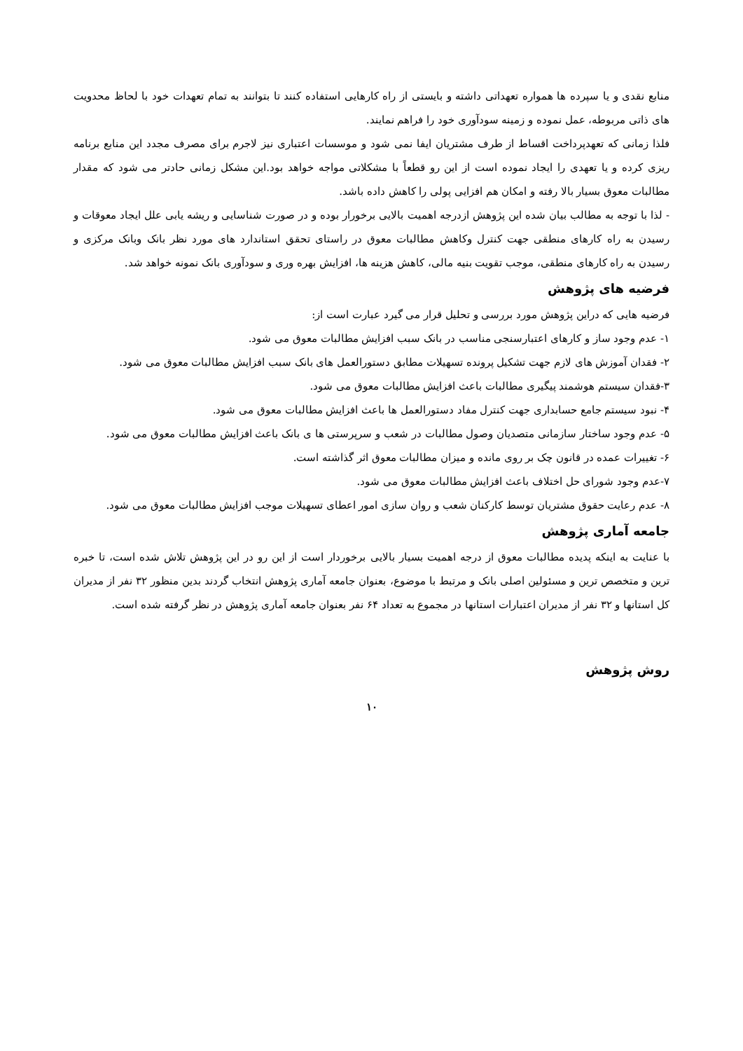منابع نقدی و یا سپرده ها همواره تعهداتی داشته و بایستی از راه کارهایی استفاده کنند تا بتوانند به تمام تعهدات خود با لحاظ محدویت های ذاتی مربوطه، عمل نموده و زمینه سودآوری خود را فراهم نمایند.
فلذا زمانی که تعهدپرداخت اقساط از طرف مشتریان ایفا نمی شود و موسسات اعتباری نیز لاجرم برای مصرف مجدد این منابع برنامه ریزی کرده و یا تعهدی را ایجاد نموده است از این رو قطعاً با مشکلاتی مواجه خواهد بود.این مشکل زمانی حادتر می شود که مقدار مطالبات معوق بسیار بالا رفته و امکان هم افزایی پولی را کاهش داده باشد.
- لذا با توجه به مطالب بیان شده این پژوهش ازدرجه اهمیت بالایی برخورار بوده و در صورت شناسایی و ریشه یابی علل ایجاد معوقات و رسیدن به راه کارهای منطقی جهت کنترل وکاهش مطالبات معوق در راستای تحقق استاندارد های مورد نظر بانک وبانک مرکزی و رسیدن به راه کارهای منطقی، موجب تقویت بنیه مالی، کاهش هزینه ها، افزایش بهره وری و سودآوری بانک نمونه خواهد شد.
فرضیه های پژوهش
فرضیه هایی که دراین پژوهش مورد بررسی و تحلیل قرار می گیرد عبارت است از:
۱- عدم وجود ساز و کارهای اعتبارسنجی مناسب در بانک سبب افزایش مطالبات معوق می شود.
۲- فقدان آموزش های لازم جهت تشکیل پرونده تسهیلات مطابق دستورالعمل های بانک سبب افزایش مطالبات معوق می شود.
۳-فقدان سیستم هوشمند پیگیری مطالبات باعث افزایش مطالبات معوق می شود.
۴- نبود سیستم جامع حسابداری جهت کنترل مفاد دستورالعمل ها باعث افزایش مطالبات معوق می شود.
۵- عدم وجود ساختار سازمانی متصدیان وصول مطالبات در شعب و سرپرستی ها ی بانک باعث افزایش مطالبات معوق می شود.
۶- تغییرات عمده در قانون چک بر روی مانده و میزان مطالبات معوق اثر گذاشته است.
۷-عدم وجود شورای حل اختلاف باعث افزایش مطالبات معوق می شود.
۸- عدم رعایت حقوق مشتریان توسط کارکنان شعب و روان سازی امور اعطای تسهیلات موجب افزایش مطالبات معوق می شود.
جامعه آماری پژوهش
با عنایت به اینکه پدیده مطالبات معوق از درجه اهمیت بسیار بالایی برخوردار است از این رو در این پژوهش تلاش شده است، تا خبره ترین و متخصص ترین و مسئولین اصلی بانک و مرتبط با موضوع، بعنوان جامعه آماری پژوهش انتخاب گردند بدین منظور ۳۲ نفر از مدیران کل استانها و ۳۲ نفر از مدیران اعتبارات استانها در مجموع به تعداد ۶۴ نفر بعنوان جامعه آماری پژوهش در نظر گرفته شده است.
روش پژوهش
۱۰